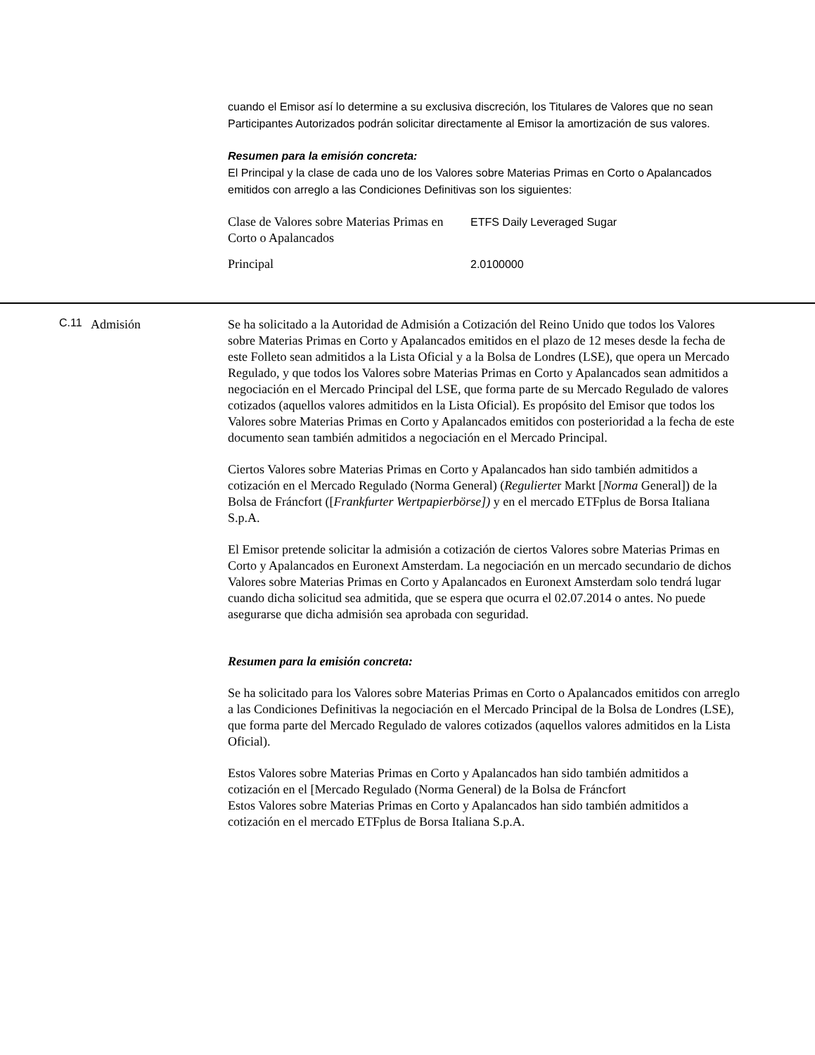cuando el Emisor así lo determine a su exclusiva discreción, los Titulares de Valores que no sean Participantes Autorizados podrán solicitar directamente al Emisor la amortización de sus valores.
Resumen para la emisión concreta:
El Principal y la clase de cada uno de los Valores sobre Materias Primas en Corto o Apalancados emitidos con arreglo a las Condiciones Definitivas son los siguientes:
| Clase de Valores sobre Materias Primas en Corto o Apalancados | ETFS Daily Leveraged Sugar |
| Principal | 2.0100000 |
C.11
Admisión Se ha solicitado a la Autoridad de Admisión a Cotización del Reino Unido que todos los Valores sobre Materias Primas en Corto y Apalancados emitidos en el plazo de 12 meses desde la fecha de este Folleto sean admitidos a la Lista Oficial y a la Bolsa de Londres (LSE), que opera un Mercado Regulado, y que todos los Valores sobre Materias Primas en Corto y Apalancados sean admitidos a negociación en el Mercado Principal del LSE, que forma parte de su Mercado Regulado de valores cotizados (aquellos valores admitidos en la Lista Oficial). Es propósito del Emisor que todos los Valores sobre Materias Primas en Corto y Apalancados emitidos con posterioridad a la fecha de este documento sean también admitidos a negociación en el Mercado Principal.
Ciertos Valores sobre Materias Primas en Corto y Apalancados han sido también admitidos a cotización en el Mercado Regulado (Norma General) (Regulierter Markt [Norma General]) de la Bolsa de Fráncfort ([Frankfurter Wertpapierbörse]) y en el mercado ETFplus de Borsa Italiana S.p.A.
El Emisor pretende solicitar la admisión a cotización de ciertos Valores sobre Materias Primas en Corto y Apalancados en Euronext Amsterdam. La negociación en un mercado secundario de dichos Valores sobre Materias Primas en Corto y Apalancados en Euronext Amsterdam solo tendrá lugar cuando dicha solicitud sea admitida, que se espera que ocurra el 02.07.2014 o antes. No puede asegurarse que dicha admisión sea aprobada con seguridad.
Resumen para la emisión concreta:
Se ha solicitado para los Valores sobre Materias Primas en Corto o Apalancados emitidos con arreglo a las Condiciones Definitivas la negociación en el Mercado Principal de la Bolsa de Londres (LSE), que forma parte del Mercado Regulado de valores cotizados (aquellos valores admitidos en la Lista Oficial).
Estos Valores sobre Materias Primas en Corto y Apalancados han sido también admitidos a cotización en el [Mercado Regulado (Norma General) de la Bolsa de Fráncfort
Estos Valores sobre Materias Primas en Corto y Apalancados han sido también admitidos a cotización en el mercado ETFplus de Borsa Italiana S.p.A.